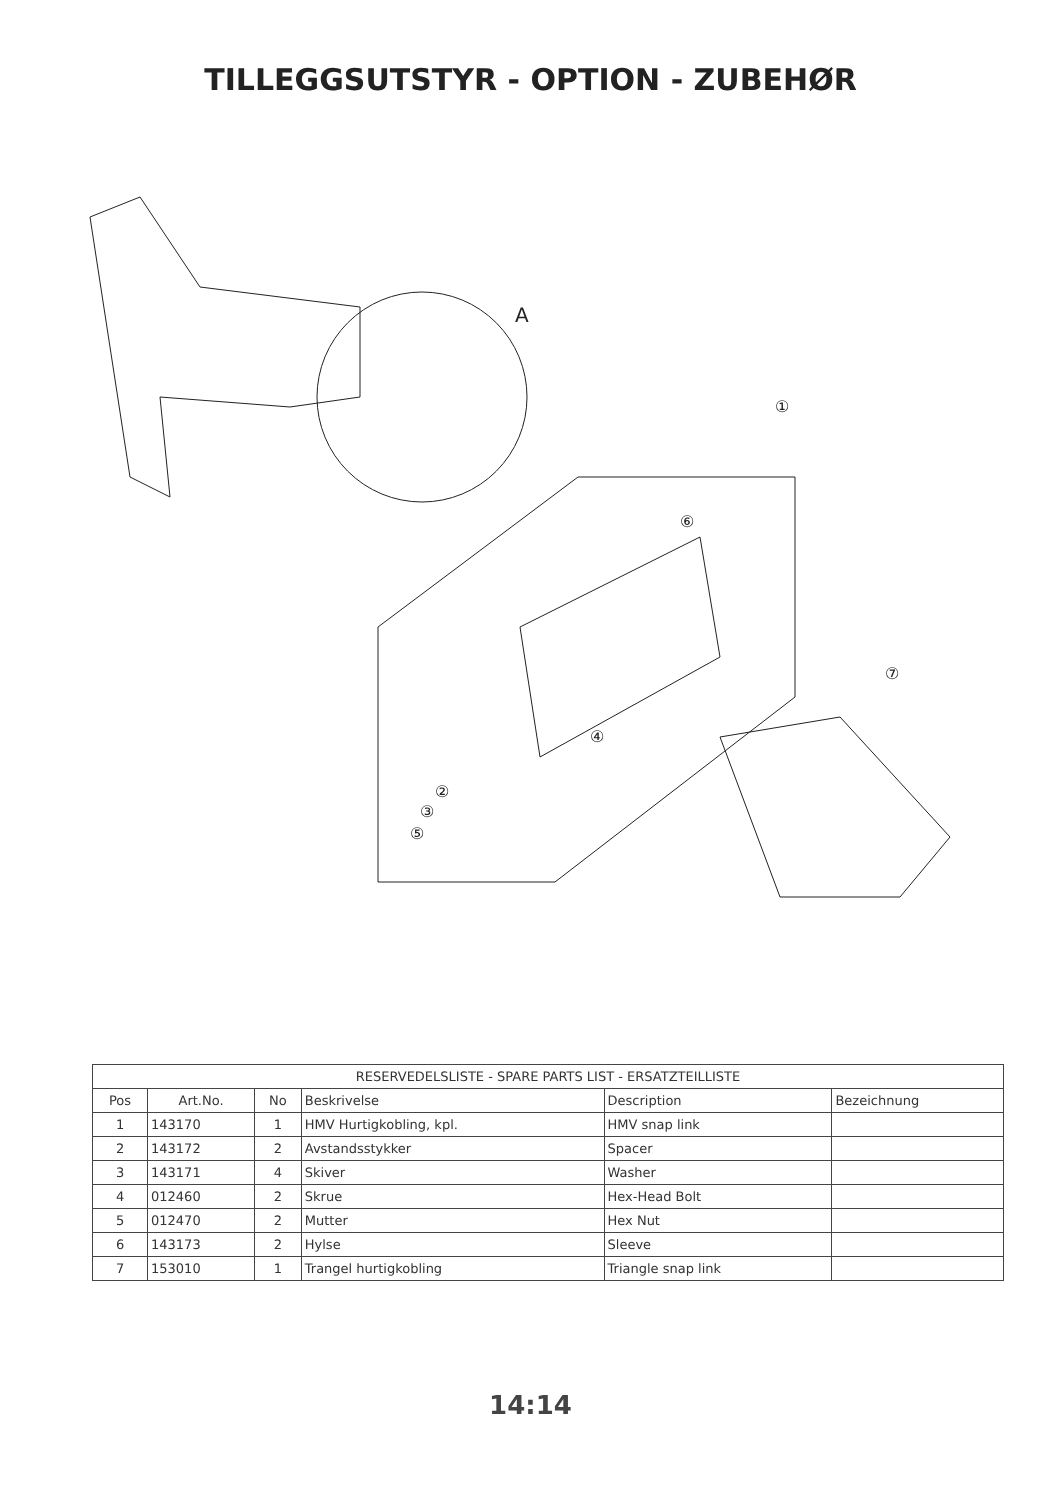TILLEGGSUTSTYR - OPTION - ZUBEHØR
A
①
⑥
④
②
③
⑤
⑦
| RESERVEDELSLISTE - SPARE PARTS LIST - ERSATZTEILLISTE | | | | | |
| --- | --- | --- | --- | --- | --- |
| Pos | Art.No. | No | Beskrivelse | Description | Bezeichnung |
| 1 | 143170 | 1 | HMV Hurtigkobling, kpl. | HMV snap link | |
| 2 | 143172 | 2 | Avstandsstykker | Spacer | |
| 3 | 143171 | 4 | Skiver | Washer | |
| 4 | 012460 | 2 | Skrue | Hex-Head Bolt | |
| 5 | 012470 | 2 | Mutter | Hex Nut | |
| 6 | 143173 | 2 | Hylse | Sleeve | |
| 7 | 153010 | 1 | Trangel hurtigkobling | Triangle snap link | |
14:14